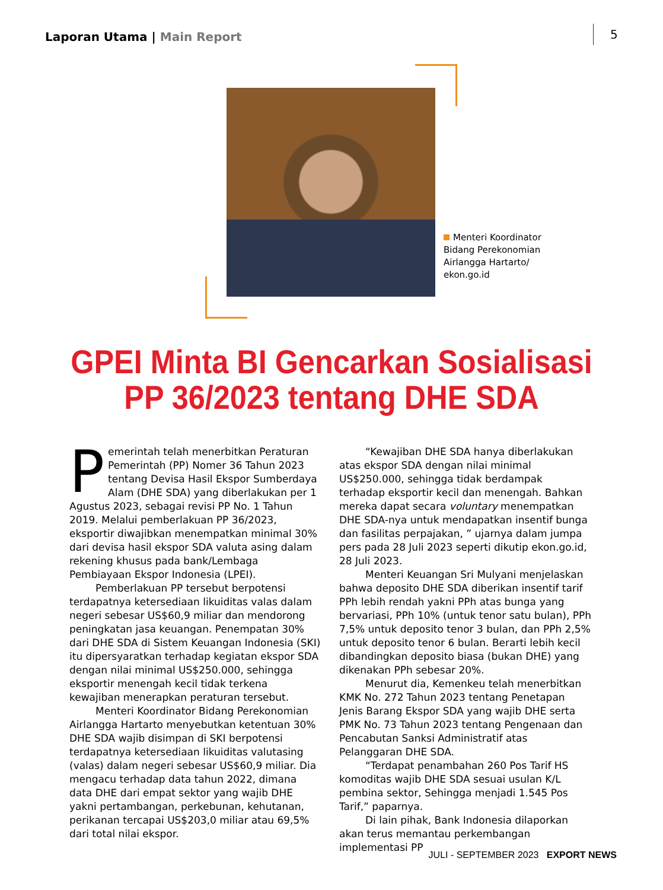Laporan Utama | Main Report 5
Menteri Koordinator Bidang Perekonomian Airlangga Hartarto/ ekon.go.id
GPEI Minta BI Gencarkan Sosialisasi
PP 36/2023 tentang DHE SDA
Pemerintah telah menerbitkan Peraturan Pemerintah (PP) Nomer 36 Tahun 2023 tentang Devisa Hasil Ekspor Sumberdaya Alam (DHE SDA) yang diberlakukan per 1 Agustus 2023, sebagai revisi PP No. 1 Tahun 2019. Melalui pemberlakuan PP 36/2023, eksportir diwajibkan menempatkan minimal 30% dari devisa hasil ekspor SDA valuta asing dalam rekening khusus pada bank/Lembaga Pembiayaan Ekspor Indonesia (LPEI).
Pemberlakuan PP tersebut berpotensi terdapatnya ketersediaan likuiditas valas dalam negeri sebesar US$60,9 miliar dan mendorong peningkatan jasa keuangan. Penempatan 30% dari DHE SDA di Sistem Keuangan Indonesia (SKI) itu dipersyaratkan terhadap kegiatan ekspor SDA dengan nilai minimal US$250.000, sehingga eksportir menengah kecil tidak terkena kewajiban menerapkan peraturan tersebut.
Menteri Koordinator Bidang Perekonomian Airlangga Hartarto menyebutkan ketentuan 30% DHE SDA wajib disimpan di SKI berpotensi terdapatnya ketersediaan likuiditas valutasing (valas) dalam negeri sebesar US$60,9 miliar. Dia mengacu terhadap data tahun 2022, dimana data DHE dari empat sektor yang wajib DHE yakni pertambangan, perkebunan, kehutanan, perikanan tercapai US$203,0 miliar atau 69,5% dari total nilai ekspor.
“Kewajiban DHE SDA hanya diberlakukan atas ekspor SDA dengan nilai minimal US$250.000, sehingga tidak berdampak terhadap eksportir kecil dan menengah. Bahkan mereka dapat secara voluntary menempatkan DHE SDA-nya untuk mendapatkan insentif bunga dan fasilitas perpajakan, ” ujarnya dalam jumpa pers pada 28 Juli 2023 seperti dikutip ekon.go.id, 28 Juli 2023.
Menteri Keuangan Sri Mulyani menjelaskan bahwa deposito DHE SDA diberikan insentif tarif PPh lebih rendah yakni PPh atas bunga yang bervariasi, PPh 10% (untuk tenor satu bulan), PPh 7,5% untuk deposito tenor 3 bulan, dan PPh 2,5% untuk deposito tenor 6 bulan. Berarti lebih kecil dibandingkan deposito biasa (bukan DHE) yang dikenakan PPh sebesar 20%.
Menurut dia, Kemenkeu telah menerbitkan KMK No. 272 Tahun 2023 tentang Penetapan Jenis Barang Ekspor SDA yang wajib DHE serta PMK No. 73 Tahun 2023 tentang Pengenaan dan Pencabutan Sanksi Administratif atas Pelanggaran DHE SDA.
“Terdapat penambahan 260 Pos Tarif HS komoditas wajib DHE SDA sesuai usulan K/L pembina sektor, Sehingga menjadi 1.545 Pos Tarif,” paparnya.
Di lain pihak, Bank Indonesia dilaporkan akan terus memantau perkembangan implementasi PP
JULI - SEPTEMBER 2023 EXPORT NEWS